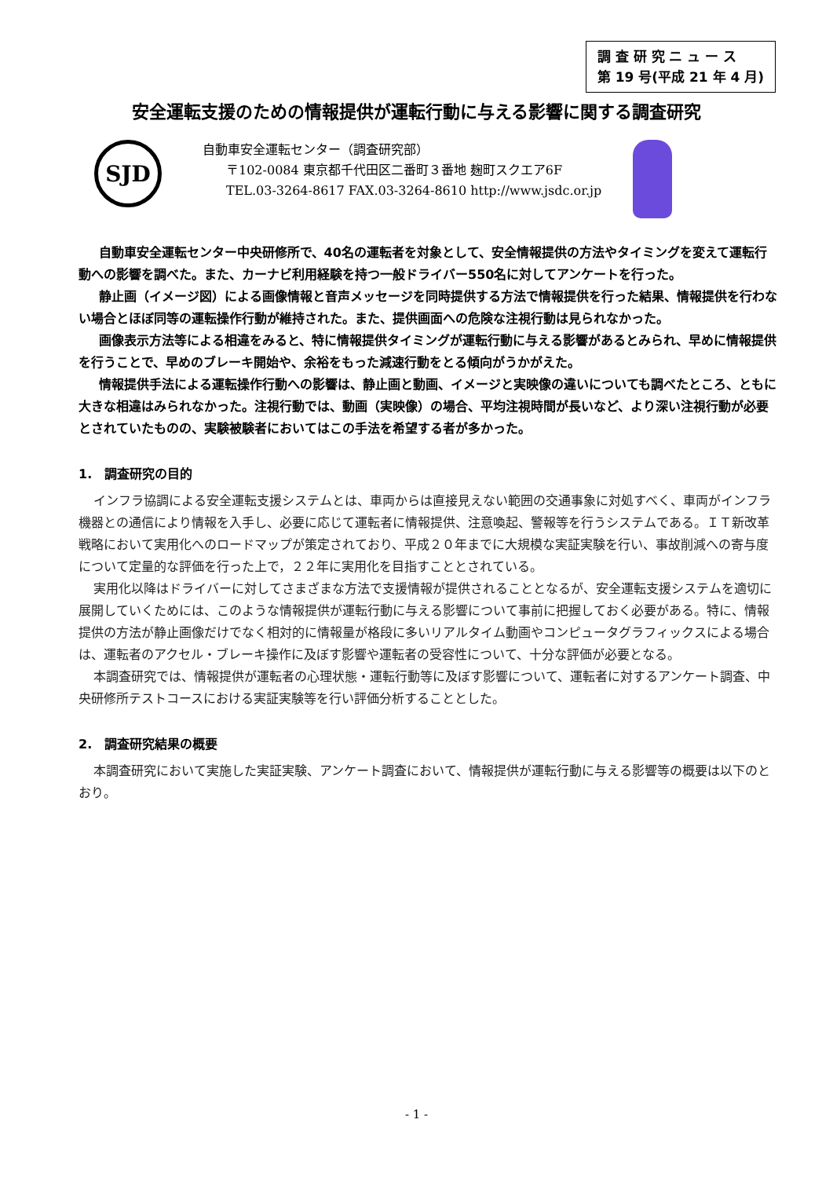調 査 研 究 ニ ュ ー ス
第 19 号(平成 21 年 4 月)
安全運転支援のための情報提供が運転行動に与える影響に関する調査研究
SJD
自動車安全運転センター（調査研究部）
〒102-0084 東京都千代田区二番町３番地 麹町スクエア6F
TEL.03-3264-8617 FAX.03-3264-8610 http://www.jsdc.or.jp
自動車安全運転センター中央研修所で、40名の運転者を対象として、安全情報提供の方法やタイミングを変えて運転行動への影響を調べた。また、カーナビ利用経験を持つ一般ドライバー550名に対してアンケートを行った。
静止画（イメージ図）による画像情報と音声メッセージを同時提供する方法で情報提供を行った結果、情報提供を行わない場合とほぼ同等の運転操作行動が維持された。また、提供画面への危険な注視行動は見られなかった。
画像表示方法等による相違をみると、特に情報提供タイミングが運転行動に与える影響があるとみられ、早めに情報提供を行うことで、早めのブレーキ開始や、余裕をもった減速行動をとる傾向がうかがえた。
情報提供手法による運転操作行動への影響は、静止画と動画、イメージと実映像の違いについても調べたところ、ともに大きな相違はみられなかった。注視行動では、動画（実映像）の場合、平均注視時間が長いなど、より深い注視行動が必要とされていたものの、実験被験者においてはこの手法を希望する者が多かった。
1.　調査研究の目的
インフラ協調による安全運転支援システムとは、車両からは直接見えない範囲の交通事象に対処すべく、車両がインフラ機器との通信により情報を入手し、必要に応じて運転者に情報提供、注意喚起、警報等を行うシステムである。ＩＴ新改革戦略において実用化へのロードマップが策定されており、平成２０年までに大規模な実証実験を行い、事故削減への寄与度について定量的な評価を行った上で，２２年に実用化を目指すこととされている。
実用化以降はドライバーに対してさまざまな方法で支援情報が提供されることとなるが、安全運転支援システムを適切に展開していくためには、このような情報提供が運転行動に与える影響について事前に把握しておく必要がある。特に、情報提供の方法が静止画像だけでなく相対的に情報量が格段に多いリアルタイム動画やコンピュータグラフィックスによる場合は、運転者のアクセル・ブレーキ操作に及ぼす影響や運転者の受容性について、十分な評価が必要となる。
本調査研究では、情報提供が運転者の心理状態・運転行動等に及ぼす影響について、運転者に対するアンケート調査、中央研修所テストコースにおける実証実験等を行い評価分析することとした。
2.　調査研究結果の概要
本調査研究において実施した実証実験、アンケート調査において、情報提供が運転行動に与える影響等の概要は以下のとおり。
- 1 -